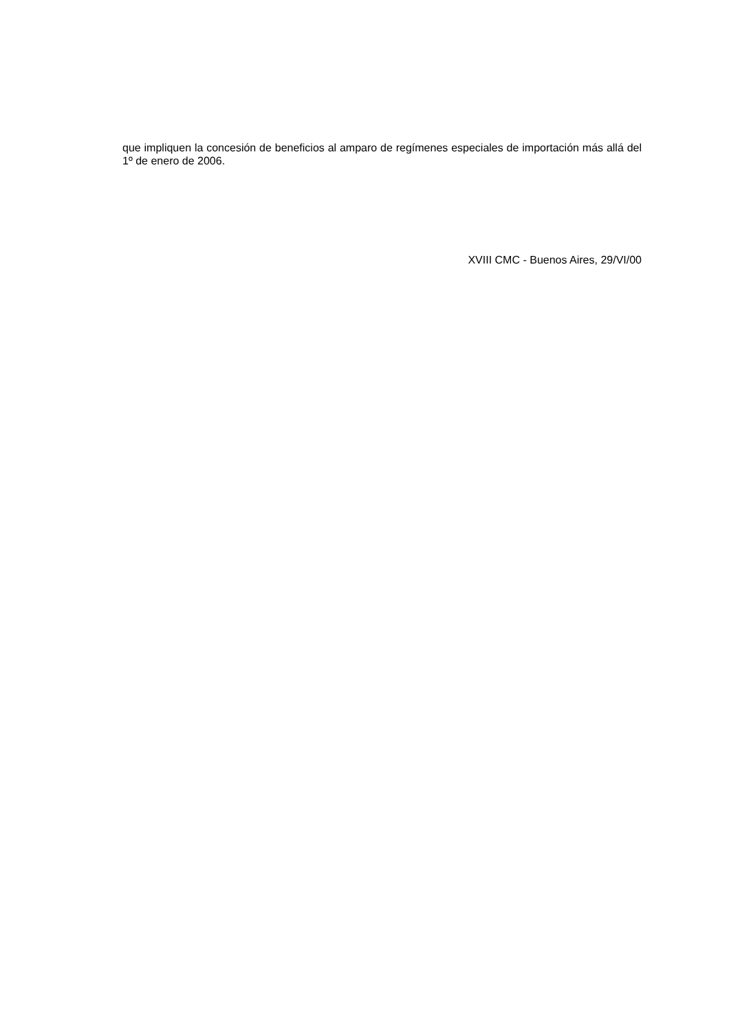que impliquen la concesión de beneficios al amparo de regímenes especiales de importación más allá del 1º de enero de 2006.
XVIII CMC - Buenos Aires, 29/VI/00